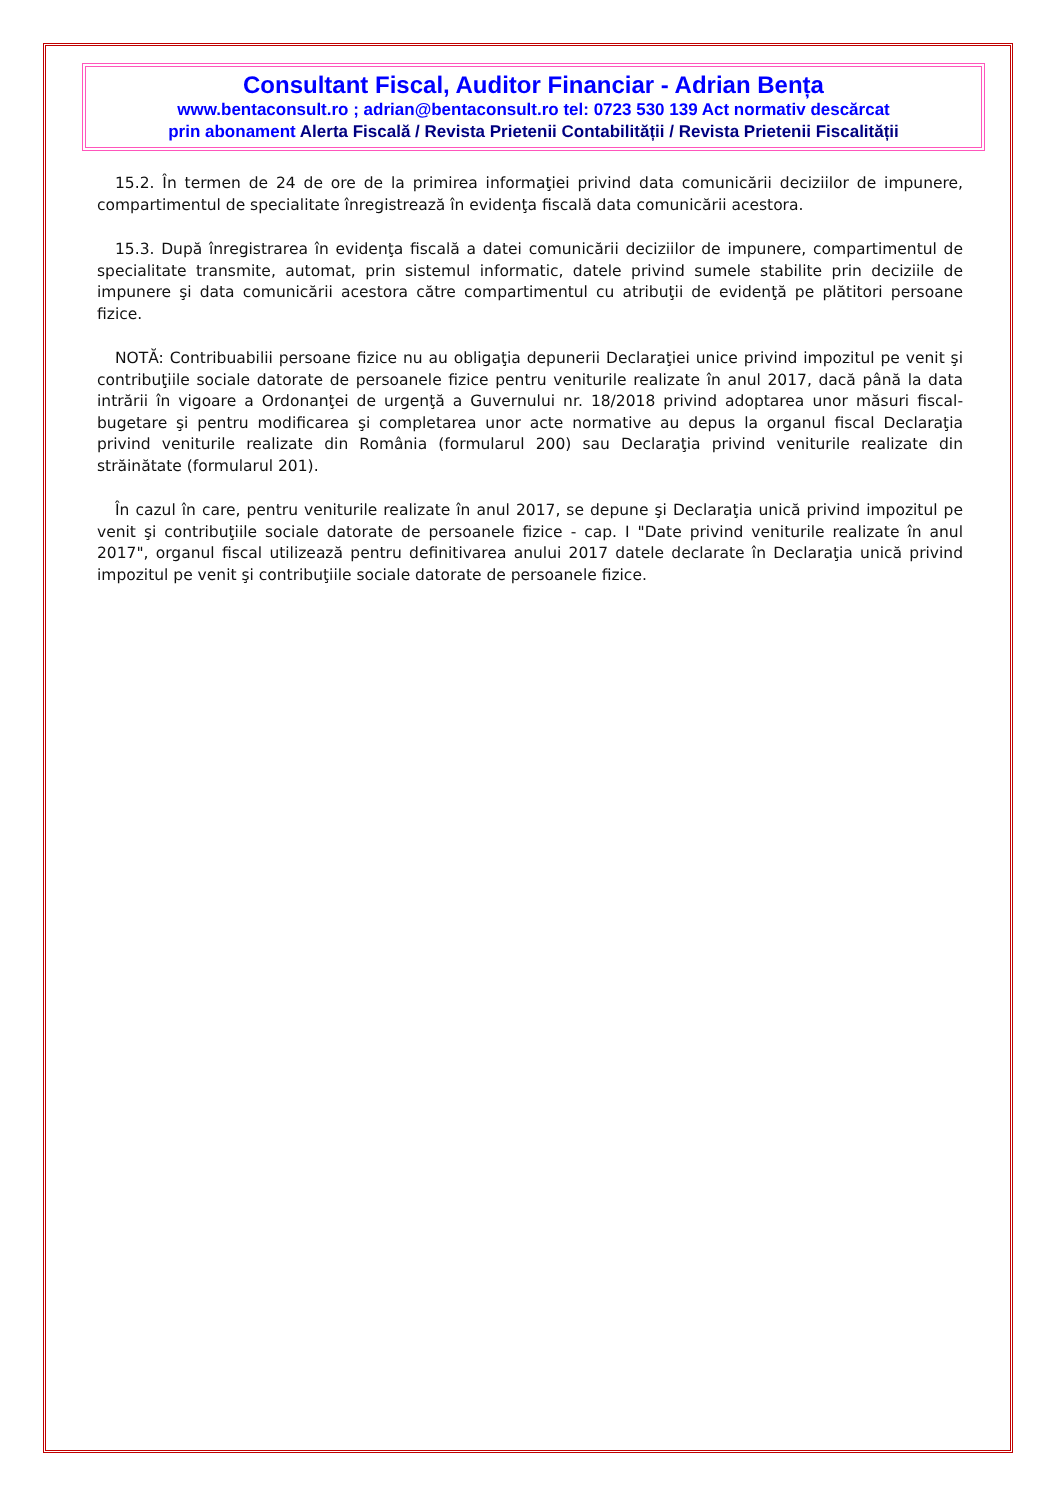Consultant Fiscal, Auditor Financiar - Adrian Bența
www.bentaconsult.ro ; adrian@bentaconsult.ro tel: 0723 530 139 Act normativ descărcat
prin abonament Alerta Fiscală / Revista Prietenii Contabilității / Revista Prietenii Fiscalității
15.2. În termen de 24 de ore de la primirea informaţiei privind data comunicării deciziilor de impunere, compartimentul de specialitate înregistrează în evidenţa fiscală data comunicării acestora.
15.3. După înregistrarea în evidenţa fiscală a datei comunicării deciziilor de impunere, compartimentul de specialitate transmite, automat, prin sistemul informatic, datele privind sumele stabilite prin deciziile de impunere şi data comunicării acestora către compartimentul cu atribuţii de evidenţă pe plătitori persoane fizice.
NOTĂ: Contribuabilii persoane fizice nu au obligaţia depunerii Declaraţiei unice privind impozitul pe venit şi contribuţiile sociale datorate de persoanele fizice pentru veniturile realizate în anul 2017, dacă până la data intrării în vigoare a Ordonanţei de urgenţă a Guvernului nr. 18/2018 privind adoptarea unor măsuri fiscal-bugetare şi pentru modificarea şi completarea unor acte normative au depus la organul fiscal Declaraţia privind veniturile realizate din România (formularul 200) sau Declaraţia privind veniturile realizate din străinătate (formularul 201).
În cazul în care, pentru veniturile realizate în anul 2017, se depune şi Declaraţia unică privind impozitul pe venit şi contribuţiile sociale datorate de persoanele fizice - cap. I "Date privind veniturile realizate în anul 2017", organul fiscal utilizează pentru definitivarea anului 2017 datele declarate în Declaraţia unică privind impozitul pe venit şi contribuţiile sociale datorate de persoanele fizice.